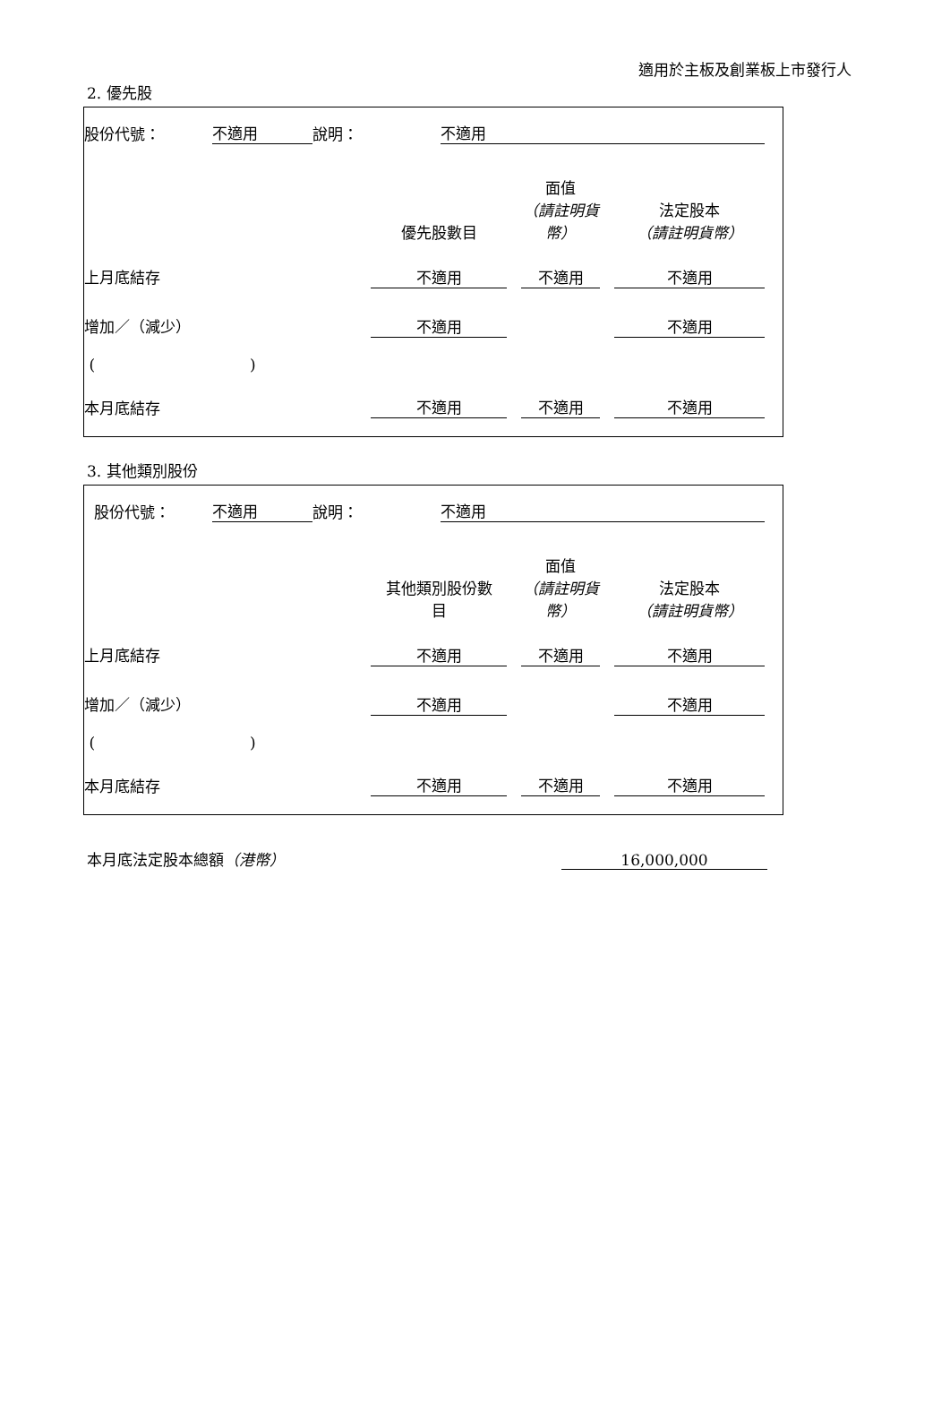適用於主板及創業板上市發行人
2. 優先股
| 股份代號： | 不適用 | 說明： | 不適用 |
| | 優先股數目 | | 面值 （請註明貨 幣） | | 法定股本 （請註明貨幣） |
| 上月底結存 | 不適用 | | 不適用 | | 不適用 |
| 增加／（減少） | 不適用 | | | | 不適用 |
| ( ) | | | | | |
| 本月底結存 | 不適用 | | 不適用 | | 不適用 |
3. 其他類別股份
| 股份代號： | 不適用 | 說明： | 不適用 |
| | 其他類別股份數 目 | | 面值 （請註明貨 幣） | | 法定股本 （請註明貨幣） |
| 上月底結存 | 不適用 | | 不適用 | | 不適用 |
| 增加／（減少） | 不適用 | | | | 不適用 |
| ( ) | | | | | |
| 本月底結存 | 不適用 | | 不適用 | | 不適用 |
| 本月底法定股本總額 （港幣） | 16,000,000 |